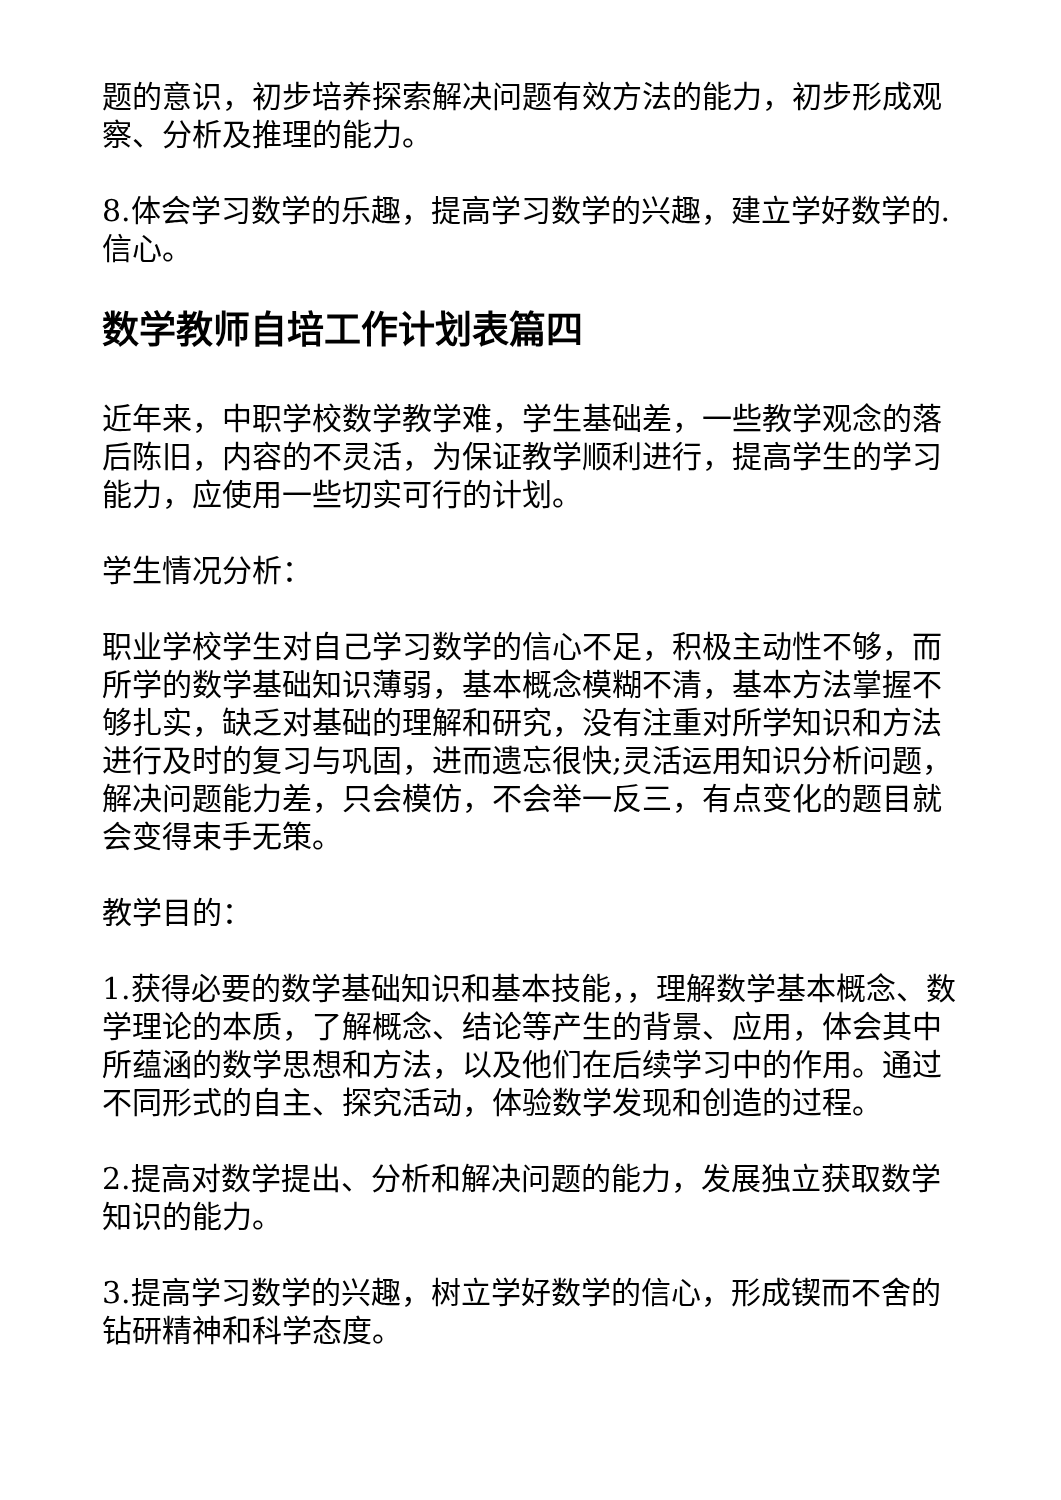题的意识，初步培养探索解决问题有效方法的能力，初步形成观察、分析及推理的能力。
8.体会学习数学的乐趣，提高学习数学的兴趣，建立学好数学的.信心。
数学教师自培工作计划表篇四
近年来，中职学校数学教学难，学生基础差，一些教学观念的落后陈旧，内容的不灵活，为保证教学顺利进行，提高学生的学习能力，应使用一些切实可行的计划。
学生情况分析：
职业学校学生对自己学习数学的信心不足，积极主动性不够，而所学的数学基础知识薄弱，基本概念模糊不清，基本方法掌握不够扎实，缺乏对基础的理解和研究，没有注重对所学知识和方法进行及时的复习与巩固，进而遗忘很快;灵活运用知识分析问题，解决问题能力差，只会模仿，不会举一反三，有点变化的题目就会变得束手无策。
教学目的：
1.获得必要的数学基础知识和基本技能，，理解数学基本概念、数学理论的本质，了解概念、结论等产生的背景、应用，体会其中所蕴涵的数学思想和方法，以及他们在后续学习中的作用。通过不同形式的自主、探究活动，体验数学发现和创造的过程。
2.提高对数学提出、分析和解决问题的能力，发展独立获取数学知识的能力。
3.提高学习数学的兴趣，树立学好数学的信心，形成锲而不舍的钻研精神和科学态度。